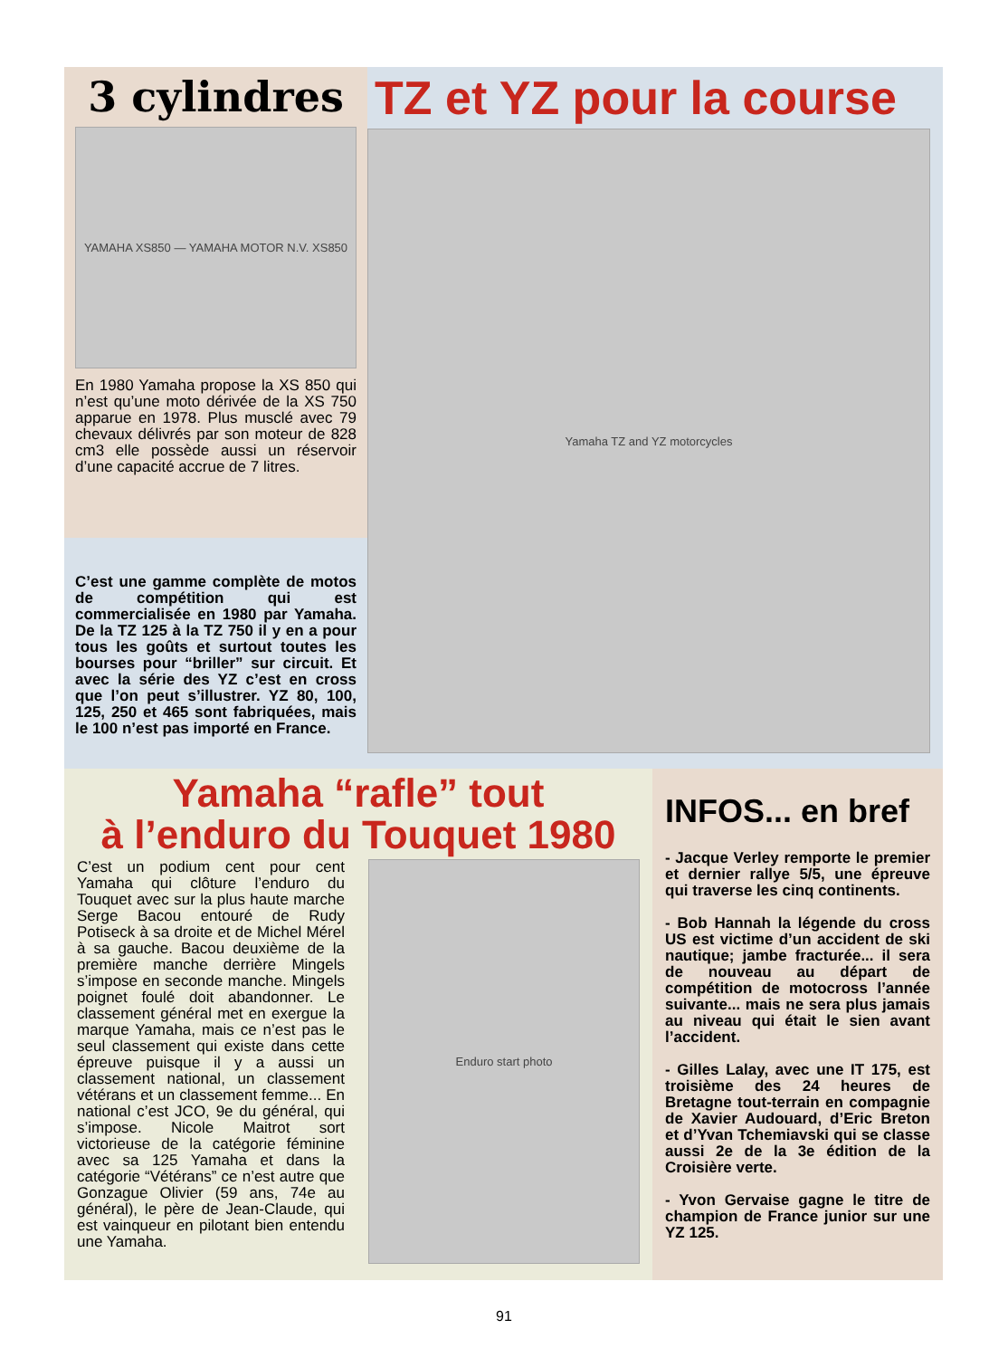3 cylindres
YAMAHA XS850 — YAMAHA MOTOR N.V. XS850
En 1980 Yamaha propose la XS 850 qui n’est qu’une moto dérivée de la XS 750 apparue en 1978. Plus musclé avec 79 chevaux délivrés par son moteur de 828 cm3 elle possède aussi un réservoir d’une capacité accrue de 7 litres.
C’est une gamme complète de motos de compétition qui est commercialisée en 1980 par Yamaha. De la TZ 125 à la TZ 750 il y en a pour tous les goûts et surtout toutes les bourses pour “briller” sur circuit. Et avec la série des YZ c’est en cross que l’on peut s’illustrer. YZ 80, 100, 125, 250 et 465 sont fabriquées, mais le 100 n’est pas importé en France.
TZ et YZ pour la course
Yamaha TZ and YZ motorcycles
Yamaha “rafle” tout
à l’enduro du Touquet 1980
C’est un podium cent pour cent Yamaha qui clôture l’enduro du Touquet avec sur la plus haute marche Serge Bacou entouré de Rudy Potiseck à sa droite et de Michel Mérel à sa gauche. Bacou deuxième de la première manche derrière Mingels s’impose en seconde manche. Mingels poignet foulé doit abandonner. Le classement général met en exergue la marque Yamaha, mais ce n’est pas le seul classement qui existe dans cette épreuve puisque il y a aussi un classement national, un classement vétérans et un classement femme... En national c’est JCO, 9e du général, qui s’impose. Nicole Maitrot sort victorieuse de la catégorie féminine avec sa 125 Yamaha et dans la catégorie “Vétérans” ce n’est autre que Gonzague Olivier (59 ans, 74e au général), le père de Jean-Claude, qui est vainqueur en pilotant bien entendu une Yamaha.
Enduro start photo
INFOS... en bref
- Jacque Verley remporte le premier et dernier rallye 5/5, une épreuve qui traverse les cinq continents.
- Bob Hannah la légende du cross US est victime d’un accident de ski nautique; jambe fracturée... il sera de nouveau au départ de compétition de motocross l’année suivante... mais ne sera plus jamais au niveau qui était le sien avant l’accident.
- Gilles Lalay, avec une IT 175, est troisième des 24 heures de Bretagne tout-terrain en compagnie de Xavier Audouard, d’Eric Breton et d’Yvan Tchemiavski qui se classe aussi 2e de la 3e édition de la Croisière verte.
- Yvon Gervaise gagne le titre de champion de France junior sur une YZ 125.
91